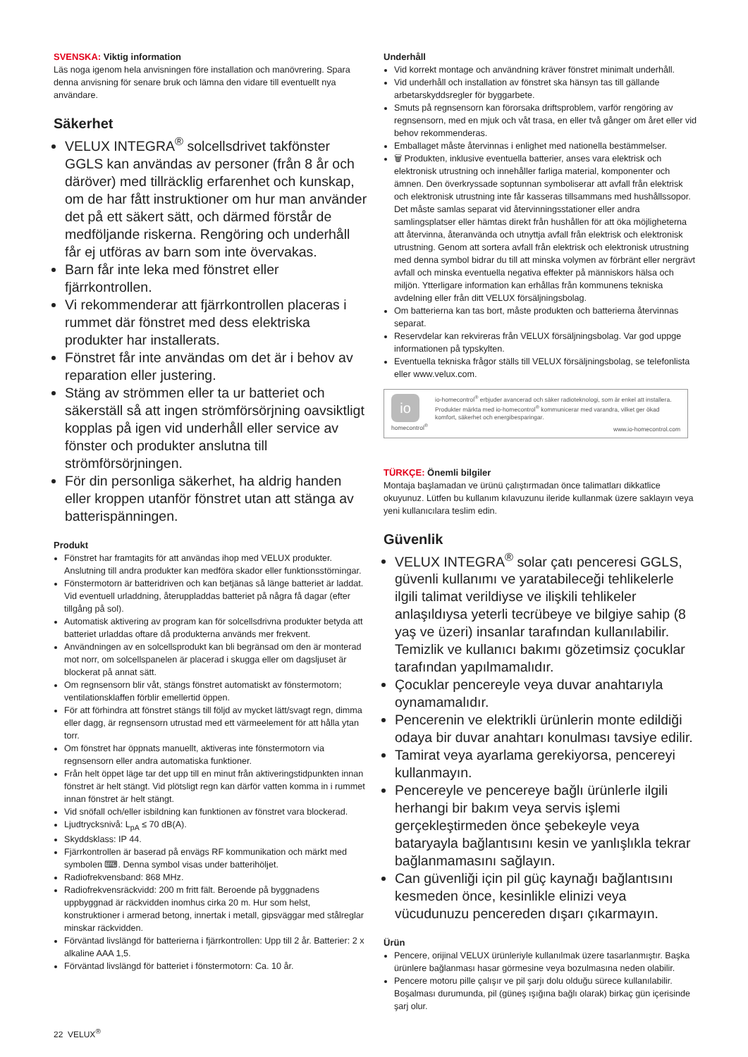SVENSKA: Viktig information
Läs noga igenom hela anvisningen före installation och manövrering. Spara denna anvisning för senare bruk och lämna den vidare till eventuellt nya användare.
Säkerhet
VELUX INTEGRA<sup>®</sup> solcellsdrivet takfönster GGLS kan användas av personer (från 8 år och däröver) med tillräcklig erfarenhet och kunskap, om de har fått instruktioner om hur man använder det på ett säkert sätt, och därmed förstår de medföljande riskerna. Rengöring och underhåll får ej utföras av barn som inte övervakas.
Barn får inte leka med fönstret eller fjärrkontrollen.
Vi rekommenderar att fjärrkontrollen placeras i rummet där fönstret med dess elektriska produkter har installerats.
Fönstret får inte användas om det är i behov av reparation eller justering.
Stäng av strömmen eller ta ur batteriet och säkerställ så att ingen strömförsörjning oavsiktligt kopplas på igen vid underhåll eller service av fönster och produkter anslutna till strömförsörjningen.
För din personliga säkerhet, ha aldrig handen eller kroppen utanför fönstret utan att stänga av batterispänningen.
Produkt
Fönstret har framtagits för att användas ihop med VELUX produkter. Anslutning till andra produkter kan medföra skador eller funktionsstörningar.
Fönstermotorn är batteridriven och kan betjänas så länge batteriet är laddat. Vid eventuell urladdning, återuppladdas batteriet på några få dagar (efter tillgång på sol).
Automatisk aktivering av program kan för solcellsdrivna produkter betyda att batteriet urladdas oftare då produkterna används mer frekvent.
Användningen av en solcellsprodukt kan bli begränsad om den är monterad mot norr, om solcellspanelen är placerad i skugga eller om dagsljuset är blockerat på annat sätt.
Om regnsensorn blir våt, stängs fönstret automatiskt av fönstermotorn; ventilationsklaffen förblir emellertid öppen.
För att förhindra att fönstret stängs till följd av mycket lätt/svagt regn, dimma eller dagg, är regnsensorn utrustad med ett värmeelement för att hålla ytan torr.
Om fönstret har öppnats manuellt, aktiveras inte fönstermotorn via regnsensorn eller andra automatiska funktioner.
Från helt öppet läge tar det upp till en minut från aktiveringstidpunkten innan fönstret är helt stängt. Vid plötsligt regn kan därför vatten komma in i rummet innan fönstret är helt stängt.
Vid snöfall och/eller isbildning kan funktionen av fönstret vara blockerad.
Ljudtrycksnivå: L<sub>pA</sub> ≤ 70 dB(A).
Skyddsklass: IP 44.
Fjärrkontrollen är baserad på envägs RF kommunikation och märkt med symbolen ⌨. Denna symbol visas under batterihöljet.
Radiofrekvensband: 868 MHz.
Radiofrekvensräckvidd: 200 m fritt fält. Beroende på byggnadens uppbyggnad är räckvidden inomhus cirka 20 m. Hur som helst, konstruktioner i armerad betong, innertak i metall, gipsväggar med stålreglar minskar räckvidden.
Förväntad livslängd för batterierna i fjärrkontrollen: Upp till 2 år. Batterier: 2 x alkaline AAA 1,5.
Förväntad livslängd för batteriet i fönstermotorn: Ca. 10 år.
Underhåll
Vid korrekt montage och användning kräver fönstret minimalt underhåll.
Vid underhåll och installation av fönstret ska hänsyn tas till gällande arbetarskyddsregler för byggarbete.
Smuts på regnsensorn kan förorsaka driftsproblem, varför rengöring av regnsensorn, med en mjuk och våt trasa, en eller två gånger om året eller vid behov rekommenderas.
Emballaget måste återvinnas i enlighet med nationella bestämmelser.
🗑 Produkten, inklusive eventuella batterier, anses vara elektrisk och elektronisk utrustning och innehåller farliga material, komponenter och ämnen. Den överkryssade soptunnan symboliserar att avfall från elektrisk och elektronisk utrustning inte får kasseras tillsammans med hushållssopor. Det måste samlas separat vid återvinningsstationer eller andra samlingsplatser eller hämtas direkt från hushållen för att öka möjligheterna att återvinna, återanvända och utnyttja avfall från elektrisk och elektronisk utrustning. Genom att sortera avfall från elektrisk och elektronisk utrustning med denna symbol bidrar du till att minska volymen av förbränt eller nergrävt avfall och minska eventuella negativa effekter på människors hälsa och miljön. Ytterligare information kan erhållas från kommunens tekniska avdelning eller från ditt VELUX försäljningsbolag.
Om batterierna kan tas bort, måste produkten och batterierna återvinnas separat.
Reservdelar kan rekvireras från VELUX försäljningsbolag. Var god uppge informationen på typskylten.
Eventuella tekniska frågor ställs till VELUX försäljningsbolag, se telefonlista eller www.velux.com.
io
homecontrol<sup>®</sup>
io-homecontrol<sup>®</sup> erbjuder avancerad och säker radioteknologi, som är enkel att installera. Produkter märkta med io-homecontrol<sup>®</sup> kommunicerar med varandra, vilket ger ökad komfort, säkerhet och energibesparingar.
www.io-homecontrol.com
TÜRKÇE: Önemli bilgiler
Montaja başlamadan ve ürünü çalıştırmadan önce talimatları dikkatlice okuyunuz. Lütfen bu kullanım kılavuzunu ileride kullanmak üzere saklayın veya yeni kullanıcılara teslim edin.
Güvenlik
VELUX INTEGRA<sup>®</sup> solar çatı penceresi GGLS, güvenli kullanımı ve yaratabileceği tehlikelerle ilgili talimat verildiyse ve ilişkili tehlikeler anlaşıldıysa yeterli tecrübeye ve bilgiye sahip (8 yaş ve üzeri) insanlar tarafından kullanılabilir. Temizlik ve kullanıcı bakımı gözetimsiz çocuklar tarafından yapılmamalıdır.
Çocuklar pencereyle veya duvar anahtarıyla oynamamalıdır.
Pencerenin ve elektrikli ürünlerin monte edildiği odaya bir duvar anahtarı konulması tavsiye edilir.
Tamirat veya ayarlama gerekiyorsa, pencereyi kullanmayın.
Pencereyle ve pencereye bağlı ürünlerle ilgili herhangi bir bakım veya servis işlemi gerçekleştirmeden önce şebekeyle veya bataryayla bağlantısını kesin ve yanlışlıkla tekrar bağlanmamasını sağlayın.
Can güvenliği için pil güç kaynağı bağlantısını kesmeden önce, kesinlikle elinizi veya vücudunuzu pencereden dışarı çıkarmayın.
Ürün
Pencere, orijinal VELUX ürünleriyle kullanılmak üzere tasarlanmıştır. Başka ürünlere bağlanması hasar görmesine veya bozulmasına neden olabilir.
Pencere motoru pille çalışır ve pil şarjı dolu olduğu sürece kullanılabilir. Boşalması durumunda, pil (güneş ışığına bağlı olarak) birkaç gün içerisinde şarj olur.
22 VELUX<sup>®</sup>